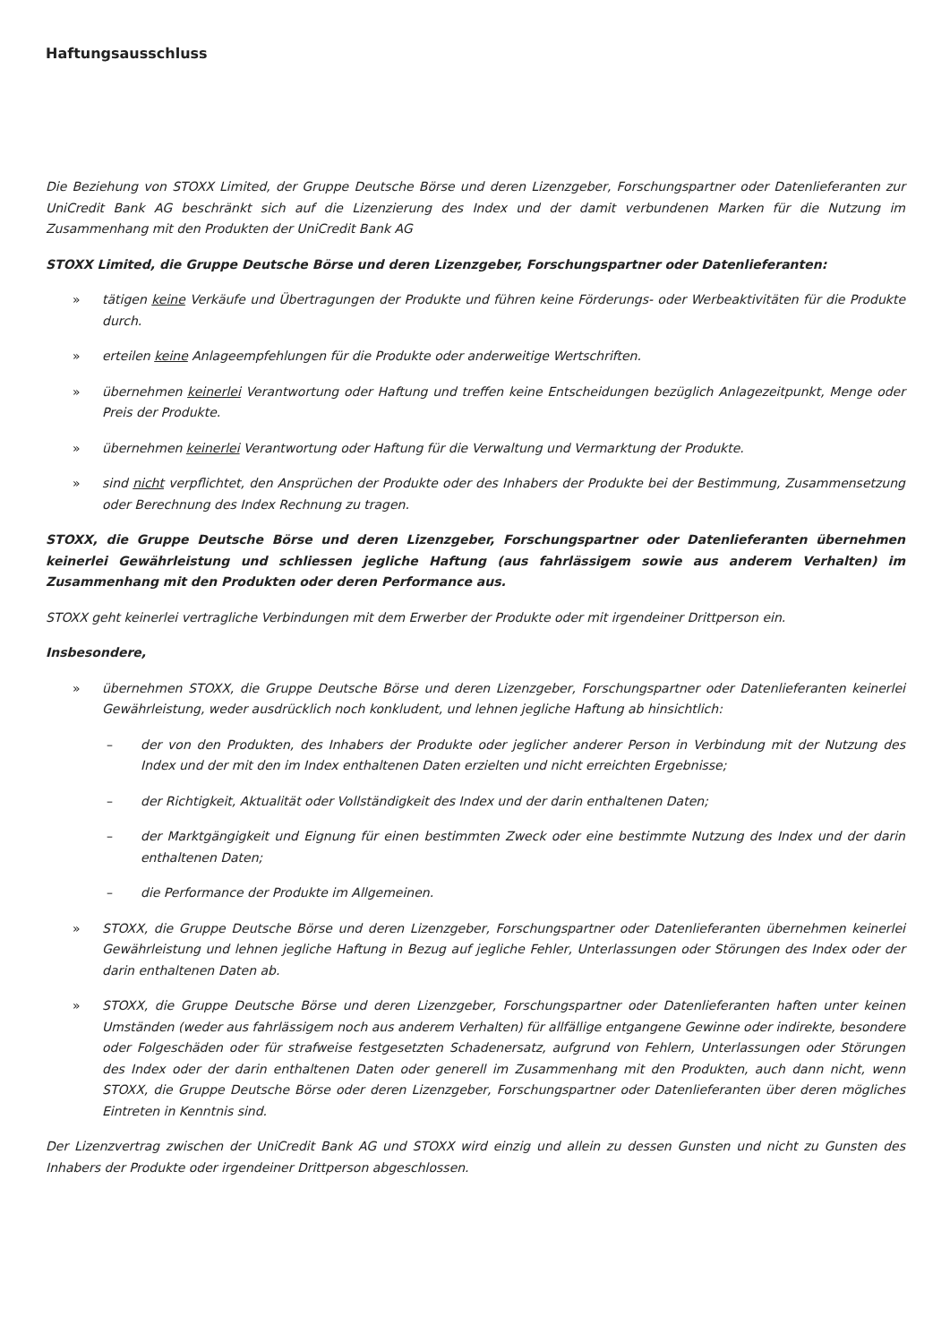Haftungsausschluss
Die Beziehung von STOXX Limited, der Gruppe Deutsche Börse und deren Lizenzgeber, Forschungspartner oder Datenlieferanten zur UniCredit Bank AG beschränkt sich auf die Lizenzierung des Index und der damit verbundenen Marken für die Nutzung im Zusammenhang mit den Produkten der UniCredit Bank AG
STOXX Limited, die Gruppe Deutsche Börse und deren Lizenzgeber, Forschungspartner oder Datenlieferanten:
» tätigen keine Verkäufe und Übertragungen der Produkte und führen keine Förderungs- oder Werbeaktivitäten für die Produkte durch.
» erteilen keine Anlageempfehlungen für die Produkte oder anderweitige Wertschriften.
» übernehmen keinerlei Verantwortung oder Haftung und treffen keine Entscheidungen bezüglich Anlagezeitpunkt, Menge oder Preis der Produkte.
» übernehmen keinerlei Verantwortung oder Haftung für die Verwaltung und Vermarktung der Produkte.
» sind nicht verpflichtet, den Ansprüchen der Produkte oder des Inhabers der Produkte bei der Bestimmung, Zusammensetzung oder Berechnung des Index Rechnung zu tragen.
STOXX, die Gruppe Deutsche Börse und deren Lizenzgeber, Forschungspartner oder Datenlieferanten übernehmen keinerlei Gewährleistung und schliessen jegliche Haftung (aus fahrlässigem sowie aus anderem Verhalten) im Zusammenhang mit den Produkten oder deren Performance aus.
STOXX geht keinerlei vertragliche Verbindungen mit dem Erwerber der Produkte oder mit irgendeiner Drittperson ein.
Insbesondere,
» übernehmen STOXX, die Gruppe Deutsche Börse und deren Lizenzgeber, Forschungspartner oder Datenlieferanten keinerlei Gewährleistung, weder ausdrücklich noch konkludent, und lehnen jegliche Haftung ab hinsichtlich:
– der von den Produkten, des Inhabers der Produkte oder jeglicher anderer Person in Verbindung mit der Nutzung des Index und der mit den im Index enthaltenen Daten erzielten und nicht erreichten Ergebnisse;
– der Richtigkeit, Aktualität oder Vollständigkeit des Index und der darin enthaltenen Daten;
– der Marktgängigkeit und Eignung für einen bestimmten Zweck oder eine bestimmte Nutzung des Index und der darin enthaltenen Daten;
– die Performance der Produkte im Allgemeinen.
» STOXX, die Gruppe Deutsche Börse und deren Lizenzgeber, Forschungspartner oder Datenlieferanten übernehmen keinerlei Gewährleistung und lehnen jegliche Haftung in Bezug auf jegliche Fehler, Unterlassungen oder Störungen des Index oder der darin enthaltenen Daten ab.
» STOXX, die Gruppe Deutsche Börse und deren Lizenzgeber, Forschungspartner oder Datenlieferanten haften unter keinen Umständen (weder aus fahrlässigem noch aus anderem Verhalten) für allfällige entgangene Gewinne oder indirekte, besondere oder Folgeschäden oder für strafweise festgesetzten Schadenersatz, aufgrund von Fehlern, Unterlassungen oder Störungen des Index oder der darin enthaltenen Daten oder generell im Zusammenhang mit den Produkten, auch dann nicht, wenn STOXX, die Gruppe Deutsche Börse oder deren Lizenzgeber, Forschungspartner oder Datenlieferanten über deren mögliches Eintreten in Kenntnis sind.
Der Lizenzvertrag zwischen der UniCredit Bank AG und STOXX wird einzig und allein zu dessen Gunsten und nicht zu Gunsten des Inhabers der Produkte oder irgendeiner Drittperson abgeschlossen.